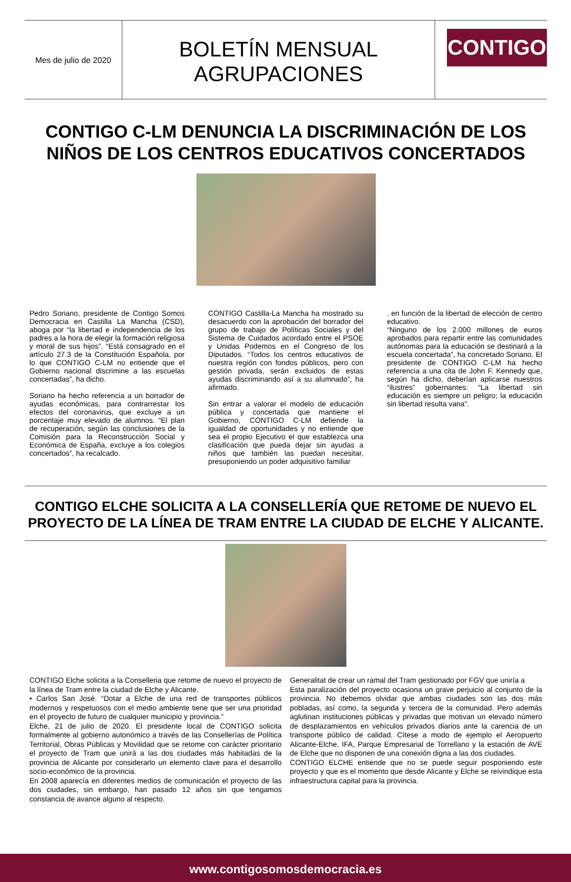Mes de julio de 2020
BOLETÍN MENSUAL
AGRUPACIONES
CONTIGO
CONTIGO C-LM DENUNCIA LA DISCRIMINACIÓN DE LOS NIÑOS DE LOS CENTROS EDUCATIVOS CONCERTADOS
Pedro Soriano, presidente de Contigo Somos Democracia en Castilla La Mancha (CSD), aboga por “la libertad e independencia de los padres a la hora de elegir la formación religiosa y moral de sus hijos”. “Está consagrado en el artículo 27.3 de la Constitución Española, por lo que CONTIGO C-LM no entiende que el Gobierno nacional discrimine a las escuelas concertadas”, ha dicho.
Soriano ha hecho referencia a un borrador de ayudas económicas, para contrarrestar los efectos del coronavirus, que excluye a un porcentaje muy elevado de alumnos. “El plan de recuperación, según las conclusiones de la Comisión para la Reconstrucción Social y Económica de España, excluye a los colegios concertados”, ha recalcado.
CONTIGO Castilla-La Mancha ha mostrado su desacuerdo con la aprobación del borrador del grupo de trabajo de Políticas Sociales y del Sistema de Cuidados acordado entre el PSOE y Unidas Podemos en el Congreso de los Diputados. “Todos los centros educativos de nuestra región con fondos públicos, pero con gestión privada, serán excluidos de estas ayudas discriminando así a su alumnado”, ha afirmado.
Sin entrar a valorar el modelo de educación pública y concertada que mantiene el Gobierno, CONTIGO C-LM defiende la igualdad de oportunidades y no entiende que sea el propio Ejecutivo el que establezca una clasificación que pueda dejar sin ayudas a niños que también las puedan necesitar, presuponiendo un poder adquisitivo familiar
. en función de la libertad de elección de centro educativo.
“Ninguno de los 2.000 millones de euros aprobados para repartir entre las comunidades autónomas para la educación se destinará a la escuela concertada”, ha concretado Soriano. El presidente de CONTIGO C-LM ha hecho referencia a una cita de John F. Kennedy que, según ha dicho, deberían aplicarse nuestros “ilustres” gobernantes: “La libertad sin educación es siempre un peligro; la educación sin libertad resulta vana”.
CONTIGO ELCHE SOLICITA A LA CONSELLERÍA QUE RETOME DE NUEVO EL PROYECTO DE LA LÍNEA DE TRAM ENTRE LA CIUDAD DE ELCHE Y ALICANTE.
CONTIGO Elche solicita a la Conselleria que retome de nuevo el proyecto de la línea de Tram entre la ciudad de Elche y Alicante.
• Carlos San José. “Dotar a Elche de una red de transportes públicos modernos y respetuosos con el medio ambiente tiene que ser una prioridad en el proyecto de futuro de cualquier municipio y provincia.”
Elche, 21 de julio de 2020. El presidente local de CONTIGO solicita formalmente al gobierno autonómico a través de las Consellerías de Política Territorial, Obras Públicas y Movilidad que se retome con carácter prioritario el proyecto de Tram que unirá a las dos ciudades más habitadas de la provincia de Alicante por considerarlo un elemento clave para el desarrollo socio-económico de la provincia.
En 2008 aparecía en diferentes medios de comunicación el proyecto de las dos ciudades, sin embargo, han pasado 12 años sin que tengamos constancia de avance alguno al respecto.
Generalitat de crear un ramal del Tram gestionado por FGV que uniría a
Esta paralización del proyecto ocasiona un grave perjuicio al conjunto de la provincia. No debemos olvidar que ambas ciudades son las dos más pobladas, así como, la segunda y tercera de la comunidad. Pero además aglutinan instituciones públicas y privadas que motivan un elevado número de desplazamientos en vehículos privados diarios ante la carencia de un transporte público de calidad. Cítese a modo de ejemplo el Aeropuerto Alicante-Elche, IFA, Parque Empresarial de Torrellano y la estación de AVE de Elche que no disponen de una conexión digna a las dos ciudades.
CONTIGO ELCHE entiende que no se puede seguir posponiendo este proyecto y que es el momento que desde Alicante y Elche se reivindique esta infraestructura capital para la provincia.
www.contigosomosdemocracia.es